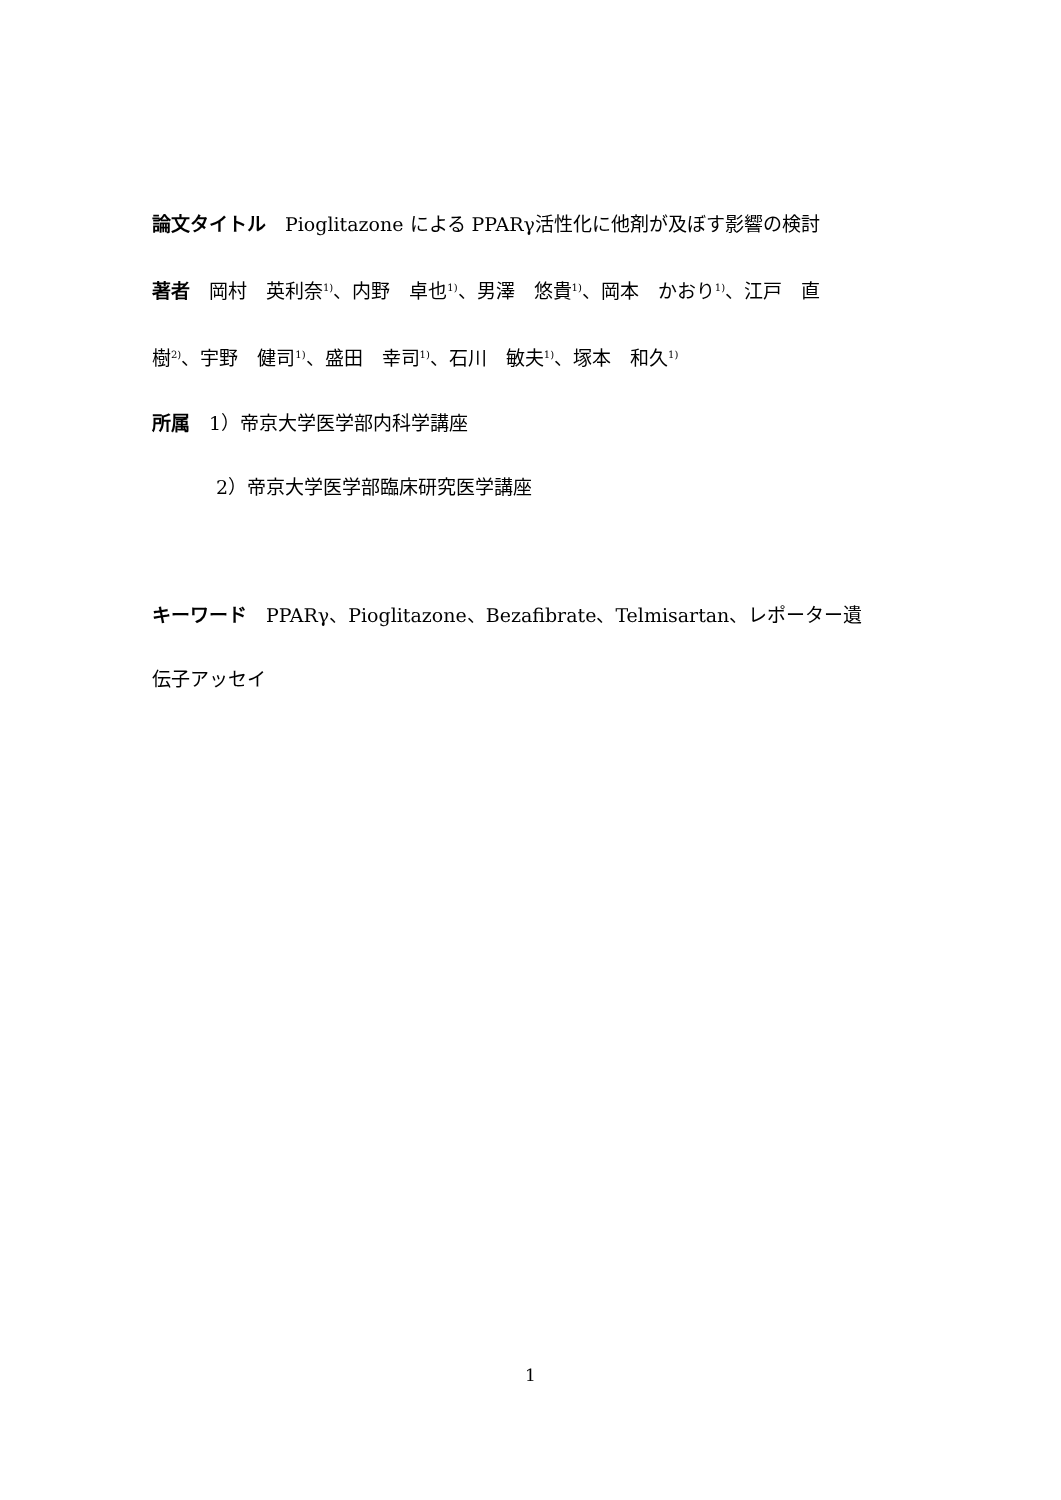論文タイトル　Pioglitazone による PPARγ活性化に他剤が及ぼす影響の検討
著者　岡村　英利奈<sup>1)</sup>、内野　卓也<sup>1)</sup>、男澤　悠貴<sup>1)</sup>、岡本　かおり<sup>1)</sup>、江戸　直
樹<sup>2)</sup>、宇野　健司<sup>1)</sup>、盛田　幸司<sup>1)</sup>、石川　敏夫<sup>1)</sup>、塚本　和久<sup>1)</sup>
所属　1）帝京大学医学部内科学講座
2）帝京大学医学部臨床研究医学講座
キーワード　PPARγ、Pioglitazone、Bezafibrate、Telmisartan、レポーター遺
伝子アッセイ
1